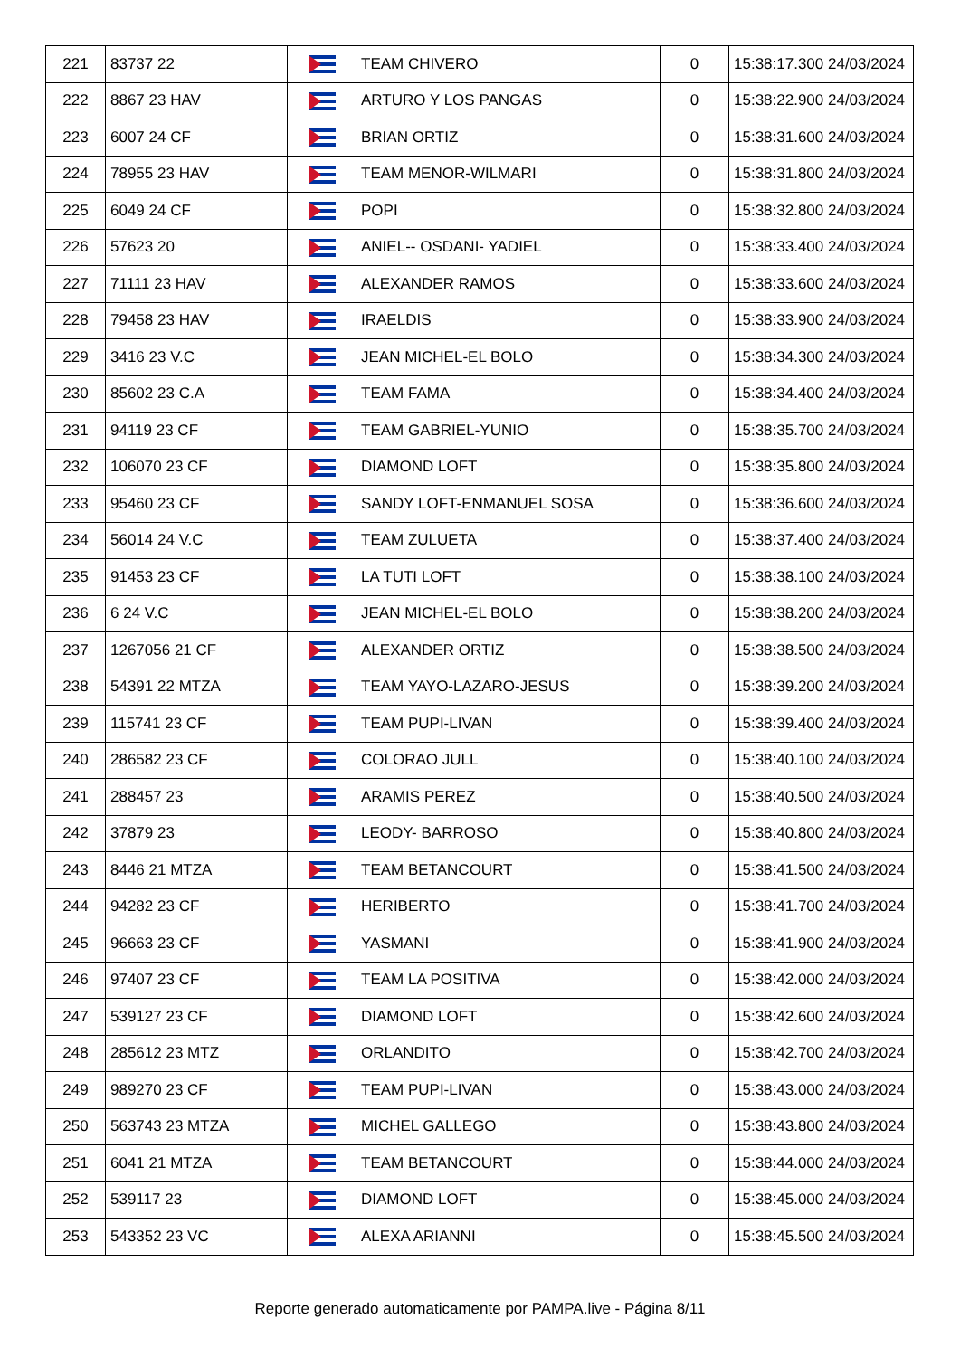| 221 | 83737 22 | | TEAM CHIVERO | 0 | 15:38:17.300 24/03/2024 |
| 222 | 8867 23 HAV | | ARTURO Y LOS PANGAS | 0 | 15:38:22.900 24/03/2024 |
| 223 | 6007 24 CF | | BRIAN ORTIZ | 0 | 15:38:31.600 24/03/2024 |
| 224 | 78955 23 HAV | | TEAM MENOR-WILMARI | 0 | 15:38:31.800 24/03/2024 |
| 225 | 6049 24 CF | | POPI | 0 | 15:38:32.800 24/03/2024 |
| 226 | 57623 20 | | ANIEL-- OSDANI- YADIEL | 0 | 15:38:33.400 24/03/2024 |
| 227 | 71111 23 HAV | | ALEXANDER RAMOS | 0 | 15:38:33.600 24/03/2024 |
| 228 | 79458 23 HAV | | IRAELDIS | 0 | 15:38:33.900 24/03/2024 |
| 229 | 3416 23 V.C | | JEAN MICHEL-EL BOLO | 0 | 15:38:34.300 24/03/2024 |
| 230 | 85602 23 C.A | | TEAM FAMA | 0 | 15:38:34.400 24/03/2024 |
| 231 | 94119 23 CF | | TEAM GABRIEL-YUNIO | 0 | 15:38:35.700 24/03/2024 |
| 232 | 106070 23 CF | | DIAMOND LOFT | 0 | 15:38:35.800 24/03/2024 |
| 233 | 95460 23 CF | | SANDY LOFT-ENMANUEL SOSA | 0 | 15:38:36.600 24/03/2024 |
| 234 | 56014 24 V.C | | TEAM ZULUETA | 0 | 15:38:37.400 24/03/2024 |
| 235 | 91453 23 CF | | LA TUTI LOFT | 0 | 15:38:38.100 24/03/2024 |
| 236 | 6 24 V.C | | JEAN MICHEL-EL BOLO | 0 | 15:38:38.200 24/03/2024 |
| 237 | 1267056 21 CF | | ALEXANDER ORTIZ | 0 | 15:38:38.500 24/03/2024 |
| 238 | 54391 22 MTZA | | TEAM YAYO-LAZARO-JESUS | 0 | 15:38:39.200 24/03/2024 |
| 239 | 115741 23 CF | | TEAM PUPI-LIVAN | 0 | 15:38:39.400 24/03/2024 |
| 240 | 286582 23 CF | | COLORAO JULL | 0 | 15:38:40.100 24/03/2024 |
| 241 | 288457 23 | | ARAMIS PEREZ | 0 | 15:38:40.500 24/03/2024 |
| 242 | 37879 23 | | LEODY- BARROSO | 0 | 15:38:40.800 24/03/2024 |
| 243 | 8446 21 MTZA | | TEAM BETANCOURT | 0 | 15:38:41.500 24/03/2024 |
| 244 | 94282 23 CF | | HERIBERTO | 0 | 15:38:41.700 24/03/2024 |
| 245 | 96663 23 CF | | YASMANI | 0 | 15:38:41.900 24/03/2024 |
| 246 | 97407 23 CF | | TEAM LA POSITIVA | 0 | 15:38:42.000 24/03/2024 |
| 247 | 539127 23 CF | | DIAMOND LOFT | 0 | 15:38:42.600 24/03/2024 |
| 248 | 285612 23 MTZ | | ORLANDITO | 0 | 15:38:42.700 24/03/2024 |
| 249 | 989270 23 CF | | TEAM PUPI-LIVAN | 0 | 15:38:43.000 24/03/2024 |
| 250 | 563743 23 MTZA | | MICHEL GALLEGO | 0 | 15:38:43.800 24/03/2024 |
| 251 | 6041 21 MTZA | | TEAM BETANCOURT | 0 | 15:38:44.000 24/03/2024 |
| 252 | 539117 23 | | DIAMOND LOFT | 0 | 15:38:45.000 24/03/2024 |
| 253 | 543352 23 VC | | ALEXA ARIANNI | 0 | 15:38:45.500 24/03/2024 |
Reporte generado automaticamente por PAMPA.live - Página 8/11